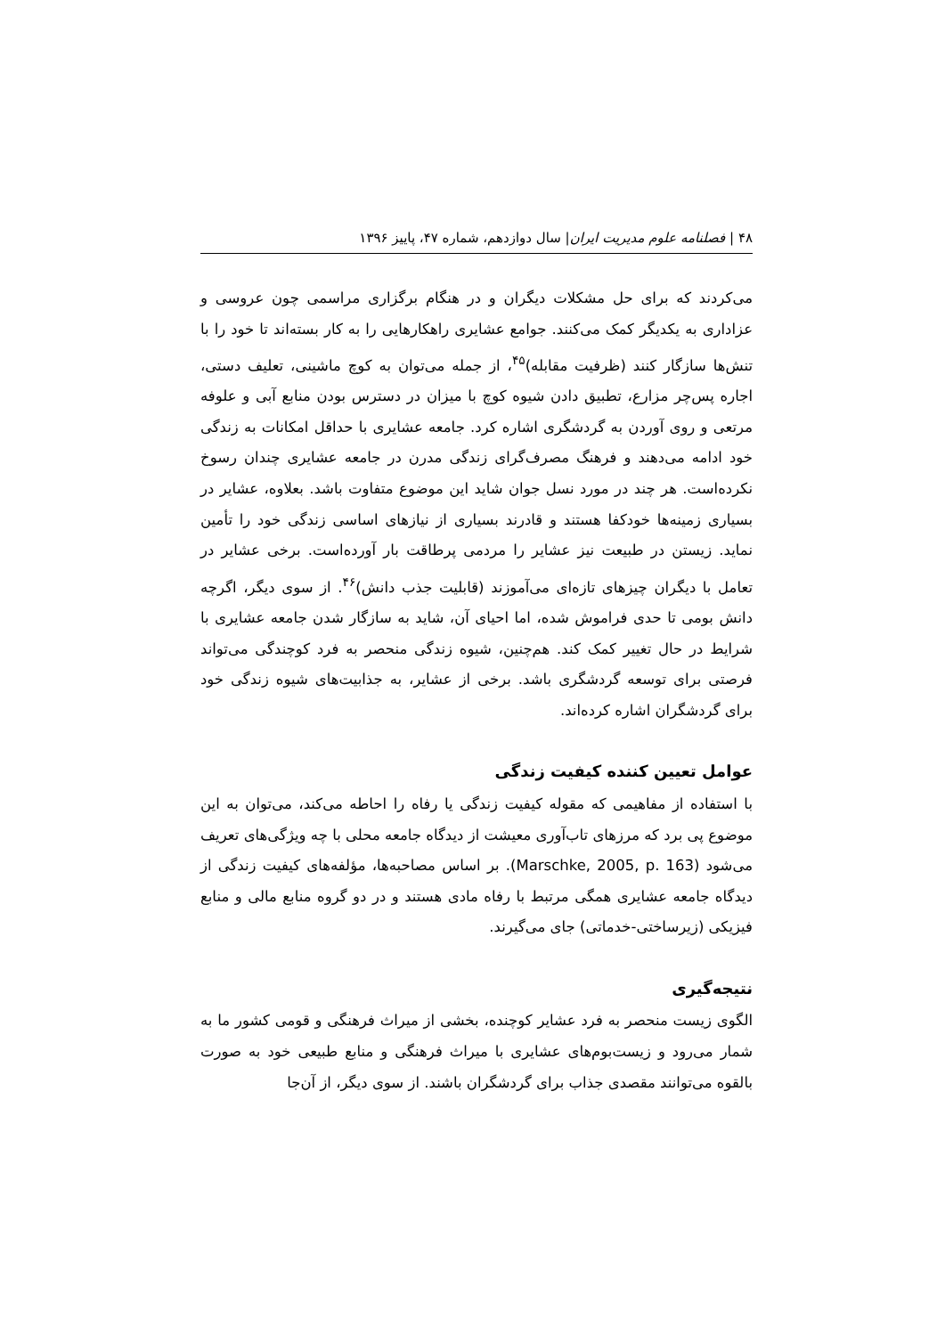۴۸ | فصلنامه علوم مدیریت ایران| سال دوازدهم، شماره ۴۷، پاییز ۱۳۹۶
می‌کردند که برای حل مشکلات دیگران و در هنگام برگزاری مراسمی چون عروسی و عزاداری به یکدیگر کمک می‌کنند. جوامع عشایری راهکارهایی را به کار بسته‌اند تا خود را با تنش‌ها سازگار کنند (ظرفیت مقابله)<sup>۴۵</sup>، از جمله می‌توان به کوچ ماشینی، تعلیف دستی، اجاره پس‌چر مزارع، تطبیق دادن شیوه کوچ با میزان در دسترس بودن منابع آبی و علوفه مرتعی و روی آوردن به گردشگری اشاره کرد. جامعه عشایری با حداقل امکانات به زندگی خود ادامه می‌دهند و فرهنگ مصرف‌گرای زندگی مدرن در جامعه عشایری چندان رسوخ نکرده‌است. هر چند در مورد نسل جوان شاید این موضوع متفاوت باشد. بعلاوه، عشایر در بسیاری زمینه‌ها خودکفا هستند و قادرند بسیاری از نیازهای اساسی زندگی خود را تأمین نماید. زیستن در طبیعت نیز عشایر را مردمی پرطاقت بار آورده‌است. برخی عشایر در تعامل با دیگران چیزهای تازه‌ای می‌آموزند (قابلیت جذب دانش)<sup>۴۶</sup>. از سوی دیگر، اگرچه دانش بومی تا حدی فراموش شده، اما احیای آن، شاید به سازگار شدن جامعه عشایری با شرایط در حال تغییر کمک کند. هم‌چنین، شیوه زندگی منحصر به فرد کوچندگی می‌تواند فرصتی برای توسعه گردشگری باشد. برخی از عشایر، به جذابیت‌های شیوه زندگی خود برای گردشگران اشاره کرده‌اند.
عوامل تعیین کننده کیفیت زندگی
با استفاده از مفاهیمی که مقوله کیفیت زندگی یا رفاه را احاطه می‌کند، می‌توان به این موضوع پی برد که مرزهای تاب‌آوری معیشت از دیدگاه جامعه محلی با چه ویژگی‌های تعریف می‌شود (Marschke, 2005, p. 163). بر اساس مصاحبه‌ها، مؤلفه‌های کیفیت زندگی از دیدگاه جامعه عشایری همگی مرتبط با رفاه مادی هستند و در دو گروه منابع مالی و منابع فیزیکی (زیرساختی-خدماتی) جای می‌گیرند.
نتیجه‌گیری
الگوی زیست منحصر به فرد عشایر کوچنده، بخشی از میراث فرهنگی و قومی کشور ما به شمار می‌رود و زیست‌بوم‌های عشایری با میراث فرهنگی و منابع طبیعی خود به صورت بالقوه می‌توانند مقصدی جذاب برای گردشگران باشند. از سوی دیگر، از آن‌جا